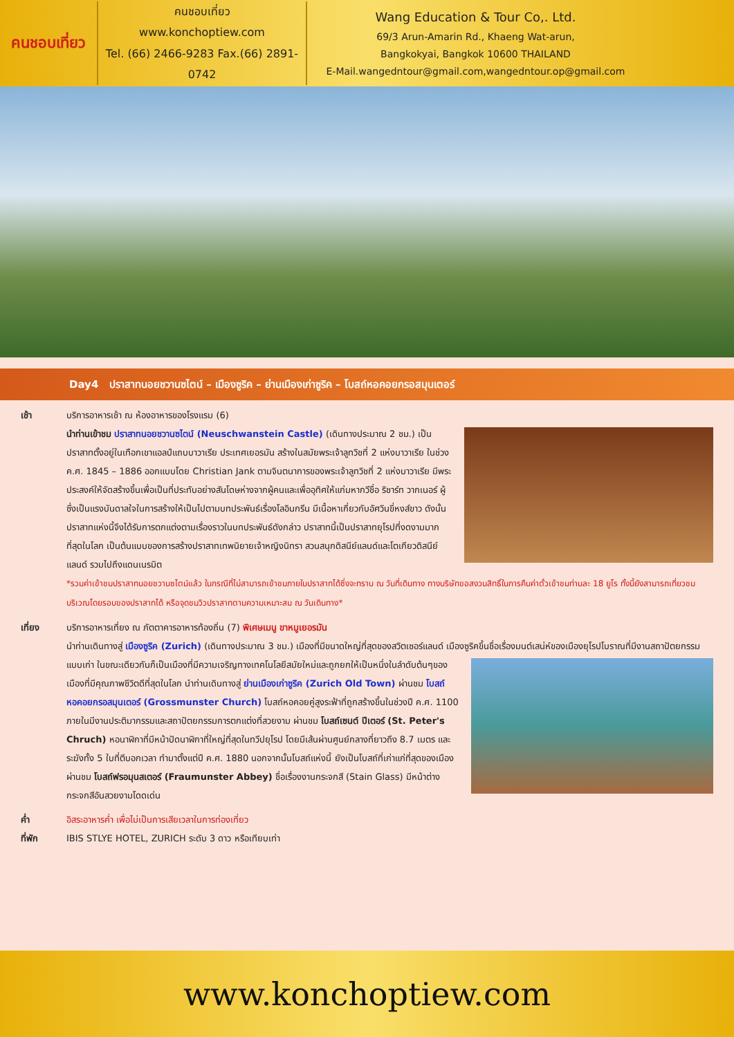คนชอบเที่ยว
คนชอบเที่ยว
www.konchoptiew.com
Tel. (66) 2466-9283 Fax.(66) 2891-0742
Wang Education & Tour Co,. Ltd.
69/3 Arun-Amarin Rd., Khaeng Wat-arun,
Bangkokyai, Bangkok 10600 THAILAND
E-Mail.wangedntour@gmail.com,wangedntour.op@gmail.com
Day4 ปราสาทนอยชวานซไตน์ – เมืองซูริค – ย่านเมืองเก่าซูริค – โบสถ์หอคอยกรอสมุนเตอร์
เช้า บริการอาหารเช้า ณ ห้องอาหารของโรงแรม (6)
นำท่านเข้าชม ปราสาทนอยชวานซไตน์ (Neuschwanstein Castle) (เดินทางประมาณ 2 ชม.) เป็นปราสาทตั้งอยู่ในเทือกเขาแอลป์แถบบาวาเรีย ประเทศเยอรมัน สร้างในสมัยพระเจ้าลูทวิชที่ 2 แห่งบาวาเรีย ในช่วง ค.ศ. 1845 – 1886 ออกแบบโดย Christian Jank ตามจินตนาการของพระเจ้าลูทวิชที่ 2 แห่งบาวาเรีย มีพระประสงค์ให้จัดสร้างขึ้นเพื่อเป็นที่ประทับอย่างสันโดษห่างจากผู้คนและเพื่ออุทิศให้แก่มหากวีชื่อ ริชาร์ท วากเนอร์ ผู้ซึ่งเป็นแรงบันดาลใจในการสร้างให้เป็นไปตามบทประพันธ์เรื่องโลอินกรีน มีเนื้อหาเกี่ยวกับอัศวินขี่หงส์ขาว ดังนั้นปราสาทแห่งนี้จึงได้รับการตกแต่งตามเรื่องราวในบทประพันธ์ดังกล่าว ปราสาทนี้เป็นปราสาทยุโรปที่งดงามมากที่สุดในโลก เป็นต้นแบบของการสร้างปราสาทเทพนิยายเจ้าหญิงนิทรา สวนสนุกดิสนีย์แลนด์และโตเกียวดิสนีย์แลนด์ รวมไปถึงแดนเนรมิต
*รวมค่าเข้าชมปราสาทนอยชวานซไตน์แล้ว ในกรณีที่ไม่สามารถเข้าชมภายในปราสาทได้ซึ่งจะทราบ ณ วันที่เดินทาง ทางบริษัทขอสงวนสิทธิ์ในการคืนค่าตั๋วเข้าชมท่านละ 18 ยูโร ทั้งนี้ยังสามารถเที่ยวชมบริเวณโดยรอบของปราสาทได้ หรือจุดชมวิวปราสาทตามความเหมาะสม ณ วันเดินทาง*
เที่ยง บริการอาหารเที่ยง ณ ภัตตาคารอาหารท้องถิ่น (7) พิเศษเมนู ขาหมูเยอรมัน
นำท่านเดินทางสู่ เมืองซูริค (Zurich) (เดินทางประมาณ 3 ชม.) เมืองที่มีขนาดใหญ่ที่สุดของสวิตเซอร์แลนด์ เมืองซูริคขึ้นชื่อเรื่องมนต์เสน่ห์ของเมืองยุโรปโบราณที่มีงานสถาปัตยกรรมแบบเก่า ในขณะเดียวกันก็เป็นเมืองที่มีความเจริญทางเทคโนโลยีสมัยใหม่และถูกยกให้เป็นหนึ่งในลำดับต้นๆ
ของเมืองที่มีคุณภาพชีวิตดีที่สุดในโลก นำท่านเดินทางสู่ ย่านเมืองเก่าซูริค (Zurich Old Town) ผ่านชม โบสถ์หอคอยกรอสมุนเตอร์ (Grossmunster Church) โบสถ์หอคอยคู่สูงระฟ้าที่ถูกสร้างขึ้นในช่วงปี ค.ศ. 1100 ภายในมีงานประติมากรรมและสถาปัตยกรรมการตกแต่งที่สวยงาม ผ่านชม โบสถ์เซนต์ ปีเตอร์ (St. Peter's Chruch) หอนาฬิกาที่มีหน้าปัดนาฬิกาที่ใหญ่ที่สุดในทวีปยุโรป โดยมีเส้นผ่านศูนย์กลางที่ยาวถึง 8.7 เมตร และระฆังทั้ง 5 ใบที่ตีบอกเวลา ทำมาตั้งแต่ปี ค.ศ. 1880 นอกจากนั้นโบสถ์แห่งนี้ ยังเป็นโบสถ์ที่เก่าแก่ที่สุดของเมือง ผ่านชม โบสถ์ฟรอมุนสเตอร์ (Fraumunster Abbey) ชื่อเรื่องงานกระจกสี (Stain Glass) มีหน้าต่างกระจกสีอันสวยงามโดดเด่น
ค่ำ อิสระอาหารค่ำ เพื่อไม่เป็นการเสียเวลาในการท่องเที่ยว
ที่พัก IBIS STLYE HOTEL, ZURICH ระดับ 3 ดาว หรือเทียบเท่า
www.konchoptiew.com